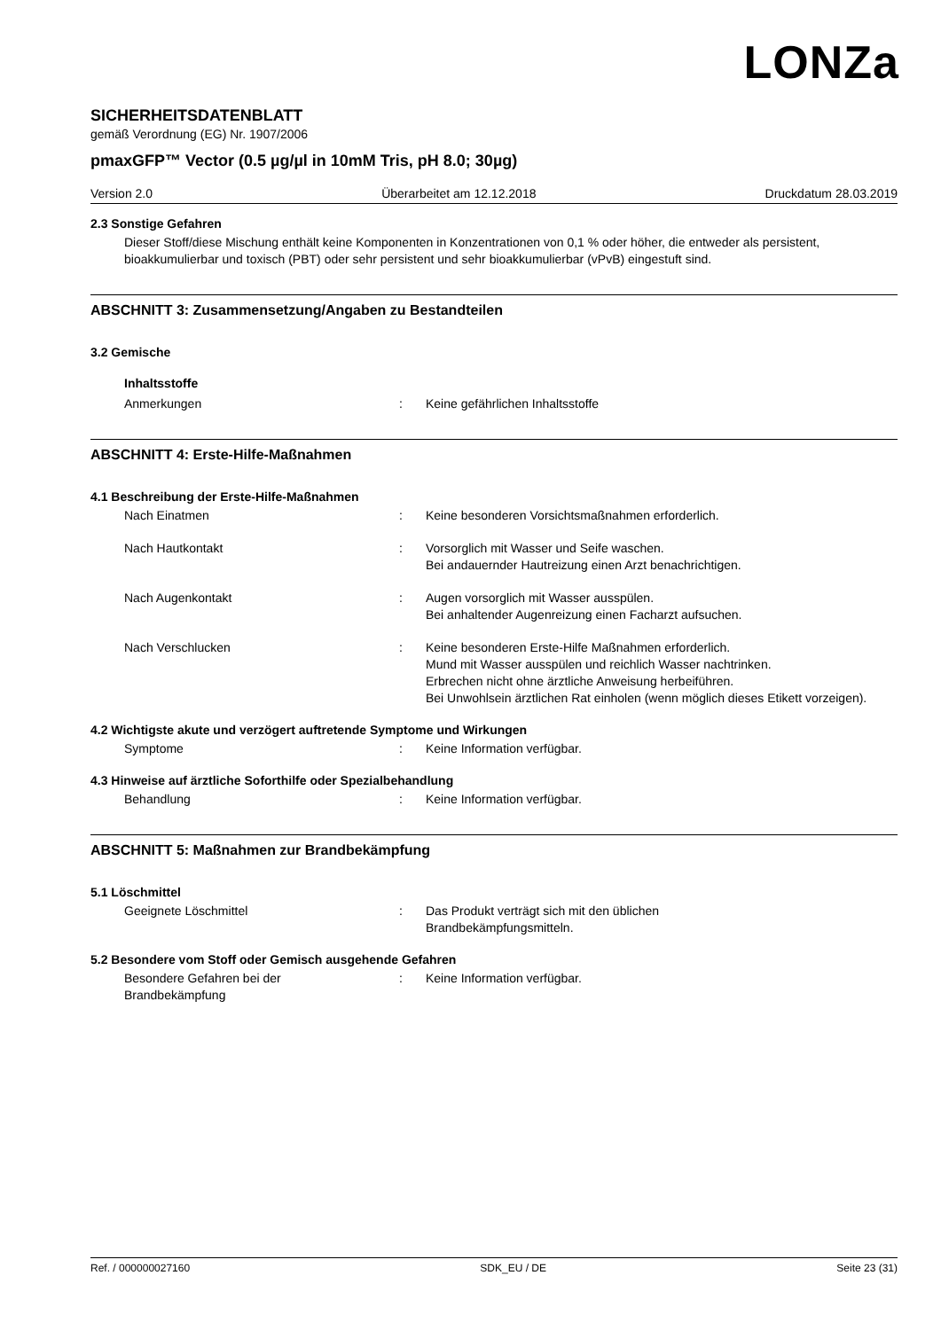LONZa
SICHERHEITSDATENBLATT
gemäß Verordnung (EG) Nr. 1907/2006
pmaxGFP™ Vector (0.5 µg/µl in 10mM Tris, pH 8.0; 30µg)
Version 2.0 Überarbeitet am 12.12.2018 Druckdatum 28.03.2019
2.3 Sonstige Gefahren
Dieser Stoff/diese Mischung enthält keine Komponenten in Konzentrationen von 0,1 % oder höher, die entweder als persistent, bioakkumulierbar und toxisch (PBT) oder sehr persistent und sehr bioakkumulierbar (vPvB) eingestuft sind.
ABSCHNITT 3: Zusammensetzung/Angaben zu Bestandteilen
3.2 Gemische
Inhaltsstoffe
Anmerkungen: Keine gefährlichen Inhaltsstoffe
ABSCHNITT 4: Erste-Hilfe-Maßnahmen
4.1 Beschreibung der Erste-Hilfe-Maßnahmen
Nach Einatmen: Keine besonderen Vorsichtsmaßnahmen erforderlich.
Nach Hautkontakt: Vorsorglich mit Wasser und Seife waschen.
Bei andauernder Hautreizung einen Arzt benachrichtigen.
Nach Augenkontakt: Augen vorsorglich mit Wasser ausspülen.
Bei anhaltender Augenreizung einen Facharzt aufsuchen.
Nach Verschlucken: Keine besonderen Erste-Hilfe Maßnahmen erforderlich.
Mund mit Wasser ausspülen und reichlich Wasser nachtrinken.
Erbrechen nicht ohne ärztliche Anweisung herbeiführen.
Bei Unwohlsein ärztlichen Rat einholen (wenn möglich dieses Etikett vorzeigen).
4.2 Wichtigste akute und verzögert auftretende Symptome und Wirkungen
Symptome: Keine Information verfügbar.
4.3 Hinweise auf ärztliche Soforthilfe oder Spezialbehandlung
Behandlung: Keine Information verfügbar.
ABSCHNITT 5: Maßnahmen zur Brandbekämpfung
5.1 Löschmittel
Geeignete Löschmittel: Das Produkt verträgt sich mit den üblichen
Brandbekämpfungsmitteln.
5.2 Besondere vom Stoff oder Gemisch ausgehende Gefahren
Besondere Gefahren bei der
Brandbekämpfung: Keine Information verfügbar.
Ref. / 000000027160 SDK_EU / DE Seite 23 (31)